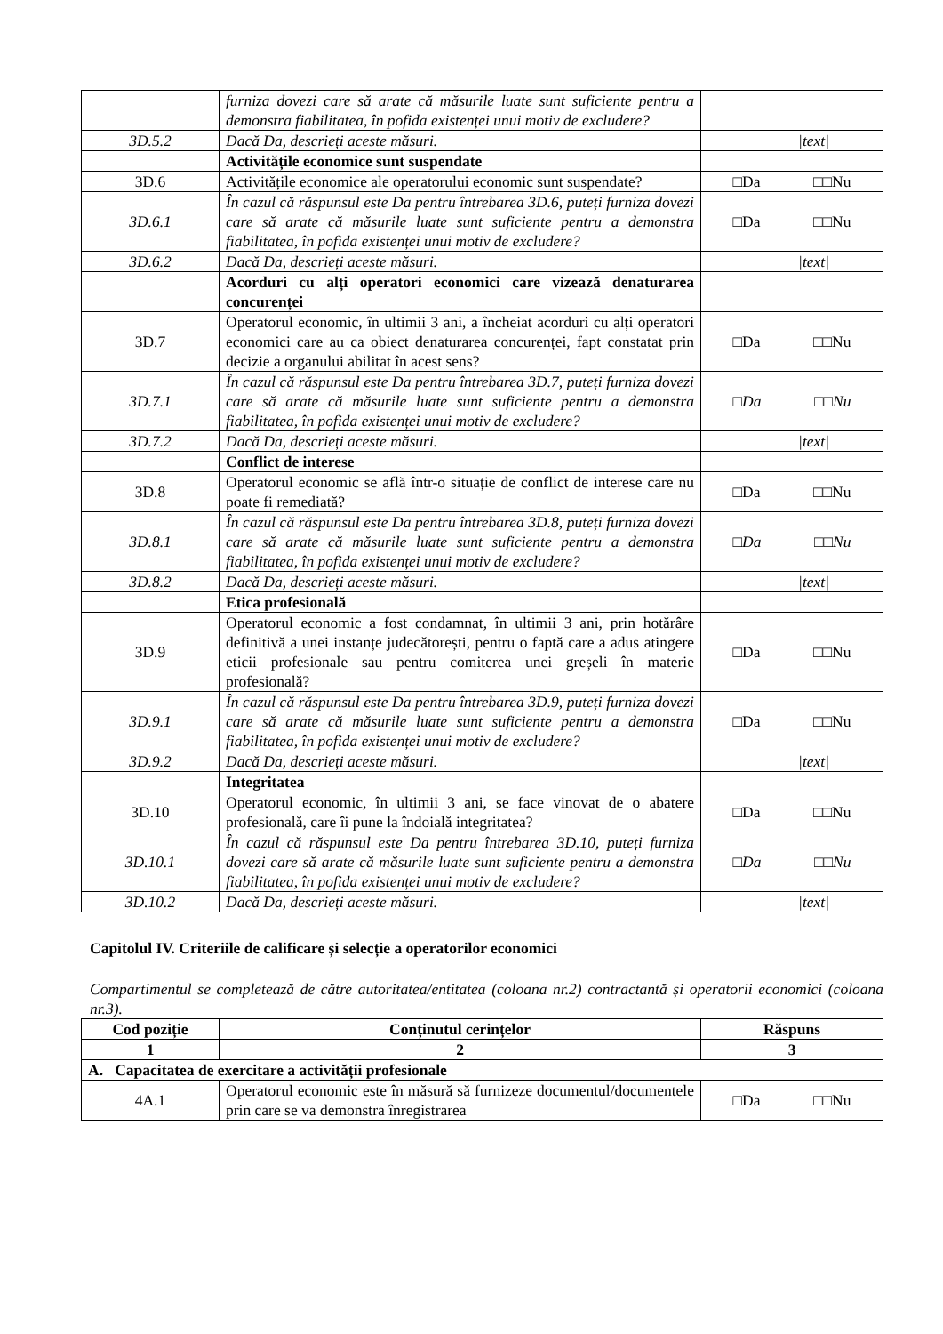| | furniza dovezi care să arate că măsurile luate sunt suficiente pentru a demonstra fiabilitatea, în pofida existenței unui motiv de excludere? | |
| 3D.5.2 | Dacă Da, descrieți aceste măsuri. | /text/ |
| | Activitățile economice sunt suspendate | |
| 3D.6 | Activitățile economice ale operatorului economic sunt suspendate? | □Da □□Nu |
| 3D.6.1 | În cazul că răspunsul este Da pentru întrebarea 3D.6, puteți furniza dovezi care să arate că măsurile luate sunt suficiente pentru a demonstra fiabilitatea, în pofida existenței unui motiv de excludere? | □Da □□Nu |
| 3D.6.2 | Dacă Da, descrieți aceste măsuri. | /text/ |
| | Acorduri cu alți operatori economici care vizează denaturarea concurenței | |
| 3D.7 | Operatorul economic, în ultimii 3 ani, a încheiat acorduri cu alți operatori economici care au ca obiect denaturarea concurenței, fapt constatat prin decizie a organului abilitat în acest sens? | □Da □□Nu |
| 3D.7.1 | În cazul că răspunsul este Da pentru întrebarea 3D.7, puteți furniza dovezi care să arate că măsurile luate sunt suficiente pentru a demonstra fiabilitatea, în pofida existenței unui motiv de excludere? | □ Da □□ Nu |
| 3D.7.2 | Dacă Da, descrieți aceste măsuri. | /text/ |
| | Conflict de interese | |
| 3D.8 | Operatorul economic se află într-o situație de conflict de interese care nu poate fi remediată? | □Da □□Nu |
| 3D.8.1 | În cazul că răspunsul este Da pentru întrebarea 3D.8, puteți furniza dovezi care să arate că măsurile luate sunt suficiente pentru a demonstra fiabilitatea, în pofida existenței unui motiv de excludere? | □ Da □□ Nu |
| 3D.8.2 | Dacă Da, descrieți aceste măsuri. | /text/ |
| | Etica profesională | |
| 3D.9 | Operatorul economic a fost condamnat, în ultimii 3 ani, prin hotărâre definitivă a unei instanțe judecătorești, pentru o faptă care a adus atingere eticii profesionale sau pentru comiterea unei greșeli în materie profesională? | □Da □□Nu |
| 3D.9.1 | În cazul că răspunsul este Da pentru întrebarea 3D.9, puteți furniza dovezi care să arate că măsurile luate sunt suficiente pentru a demonstra fiabilitatea, în pofida existenței unui motiv de excludere? | □Da □□Nu |
| 3D.9.2 | Dacă Da, descrieți aceste măsuri. | /text/ |
| | Integritatea | |
| 3D.10 | Operatorul economic, în ultimii 3 ani, se face vinovat de o abatere profesională, care îi pune la îndoială integritatea? | □Da □□Nu |
| 3D.10.1 | În cazul că răspunsul este Da pentru întrebarea 3D.10, puteți furniza dovezi care să arate că măsurile luate sunt suficiente pentru a demonstra fiabilitatea, în pofida existenței unui motiv de excludere? | □ Da □□ Nu |
| 3D.10.2 | Dacă Da, descrieți aceste măsuri. | /text/ |
Capitolul IV. Criteriile de calificare și selecție a operatorilor economici
Compartimentul se completează de către autoritatea/entitatea (coloana nr.2) contractantă și operatorii economici (coloana nr.3).
| Cod poziție | Conținutul cerințelor | Răspuns |
| --- | --- | --- |
| 1 | 2 | 3 |
| A. Capacitatea de exercitare a activității profesionale | | |
| 4A.1 | Operatorul economic este în măsură să furnizeze documentul/documentele prin care se va demonstra înregistrarea | □Da □□Nu |